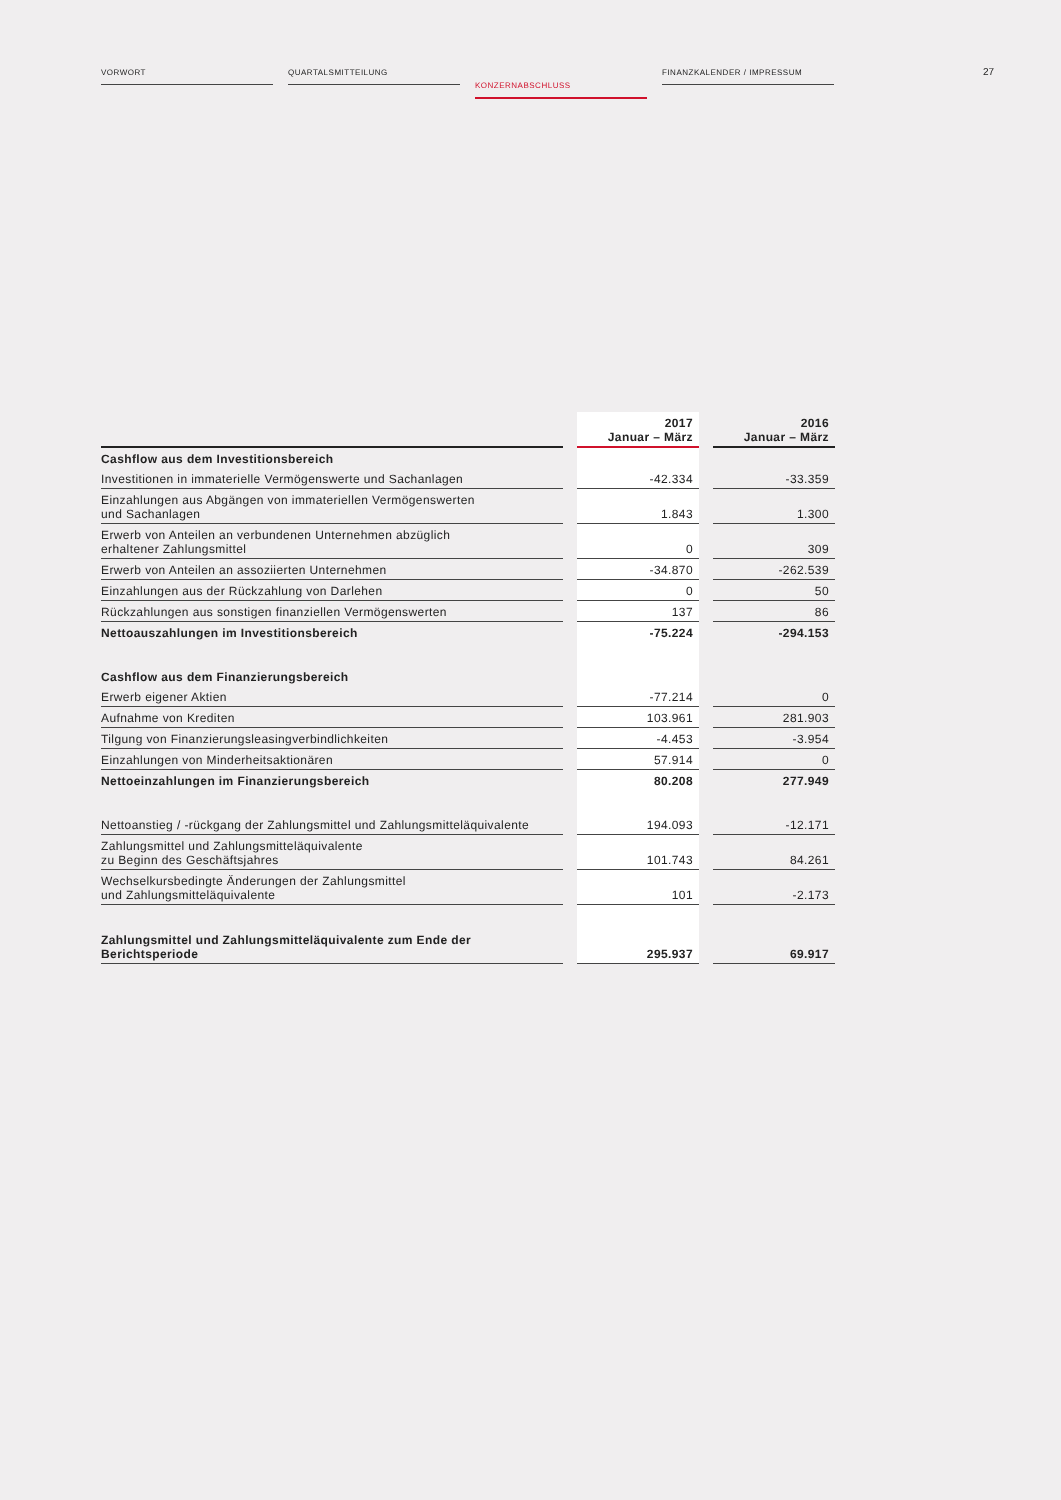VORWORT QUARTALSMITTEILUNG
KONZERNABSCHLUSS
FINANZKALENDER / IMPRESSUM
27
| | | 2017 Januar – März | | 2016 Januar – März |
| --- | --- | --- | --- | --- |
| Cashflow aus dem Investitionsbereich | | | | |
| Investitionen in immaterielle Vermögenswerte und Sachanlagen | | -42.334 | | -33.359 |
| Einzahlungen aus Abgängen von immateriellen Vermögenswerten und Sachanlagen | | 1.843 | | 1.300 |
| Erwerb von Anteilen an verbundenen Unternehmen abzüglich erhaltener Zahlungsmittel | | 0 | | 309 |
| Erwerb von Anteilen an assoziierten Unternehmen | | -34.870 | | -262.539 |
| Einzahlungen aus der Rückzahlung von Darlehen | | 0 | | 50 |
| Rückzahlungen aus sonstigen finanziellen Vermögenswerten | | 137 | | 86 |
| Nettoauszahlungen im Investitionsbereich | | -75.224 | | -294.153 |
| Cashflow aus dem Finanzierungsbereich | | | | |
| Erwerb eigener Aktien | | -77.214 | | 0 |
| Aufnahme von Krediten | | 103.961 | | 281.903 |
| Tilgung von Finanzierungsleasingverbindlichkeiten | | -4.453 | | -3.954 |
| Einzahlungen von Minderheitsaktionären | | 57.914 | | 0 |
| Nettoeinzahlungen im Finanzierungsbereich | | 80.208 | | 277.949 |
| Nettoanstieg / -rückgang der Zahlungsmittel und Zahlungsmitteläquivalente | | 194.093 | | -12.171 |
| Zahlungsmittel und Zahlungsmitteläquivalente zu Beginn des Geschäftsjahres | | 101.743 | | 84.261 |
| Wechselkursbedingte Änderungen der Zahlungsmittel und Zahlungsmitteläquivalente | | 101 | | -2.173 |
| Zahlungsmittel und Zahlungsmitteläquivalente zum Ende der Berichtsperiode | | 295.937 | | 69.917 |